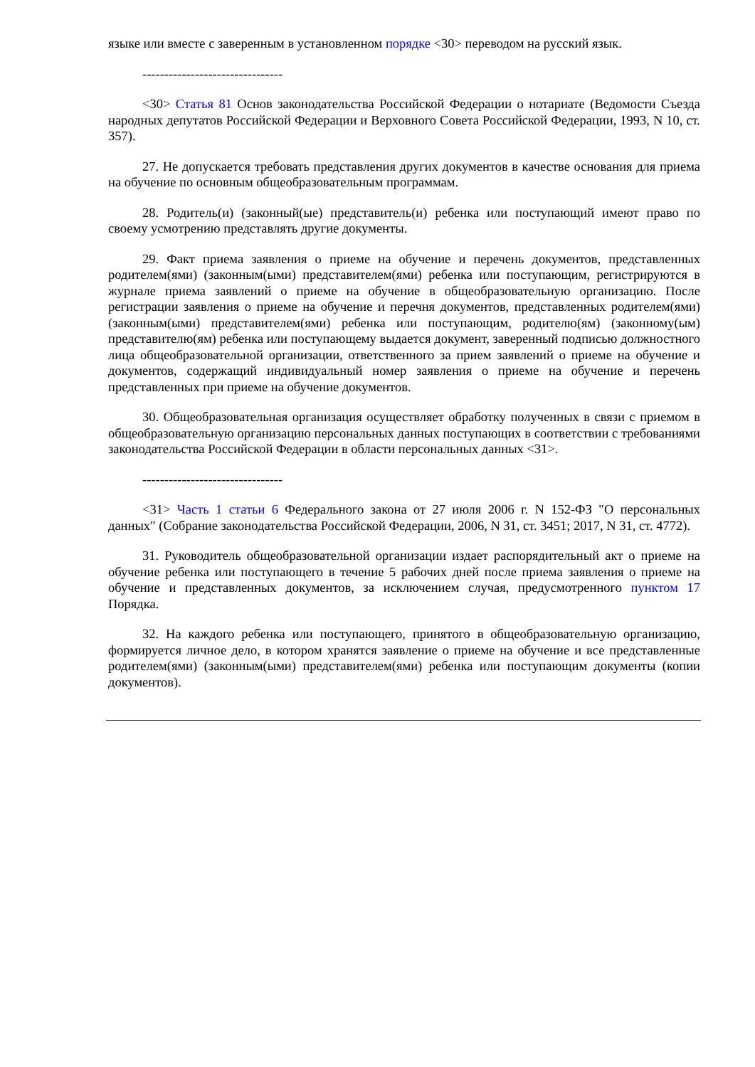языке или вместе с заверенным в установленном порядке <30> переводом на русский язык.
--------------------------------
<30> Статья 81 Основ законодательства Российской Федерации о нотариате (Ведомости Съезда народных депутатов Российской Федерации и Верховного Совета Российской Федерации, 1993, N 10, ст. 357).
27. Не допускается требовать представления других документов в качестве основания для приема на обучение по основным общеобразовательным программам.
28. Родитель(и) (законный(ые) представитель(и) ребенка или поступающий имеют право по своему усмотрению представлять другие документы.
29. Факт приема заявления о приеме на обучение и перечень документов, представленных родителем(ями) (законным(ыми) представителем(ями) ребенка или поступающим, регистрируются в журнале приема заявлений о приеме на обучение в общеобразовательную организацию. После регистрации заявления о приеме на обучение и перечня документов, представленных родителем(ями) (законным(ыми) представителем(ями) ребенка или поступающим, родителю(ям) (законному(ым) представителю(ям) ребенка или поступающему выдается документ, заверенный подписью должностного лица общеобразовательной организации, ответственного за прием заявлений о приеме на обучение и документов, содержащий индивидуальный номер заявления о приеме на обучение и перечень представленных при приеме на обучение документов.
30. Общеобразовательная организация осуществляет обработку полученных в связи с приемом в общеобразовательную организацию персональных данных поступающих в соответствии с требованиями законодательства Российской Федерации в области персональных данных <31>.
--------------------------------
<31> Часть 1 статьи 6 Федерального закона от 27 июля 2006 г. N 152-ФЗ "О персональных данных" (Собрание законодательства Российской Федерации, 2006, N 31, ст. 3451; 2017, N 31, ст. 4772).
31. Руководитель общеобразовательной организации издает распорядительный акт о приеме на обучение ребенка или поступающего в течение 5 рабочих дней после приема заявления о приеме на обучение и представленных документов, за исключением случая, предусмотренного пунктом 17 Порядка.
32. На каждого ребенка или поступающего, принятого в общеобразовательную организацию, формируется личное дело, в котором хранятся заявление о приеме на обучение и все представленные родителем(ями) (законным(ыми) представителем(ями) ребенка или поступающим документы (копии документов).